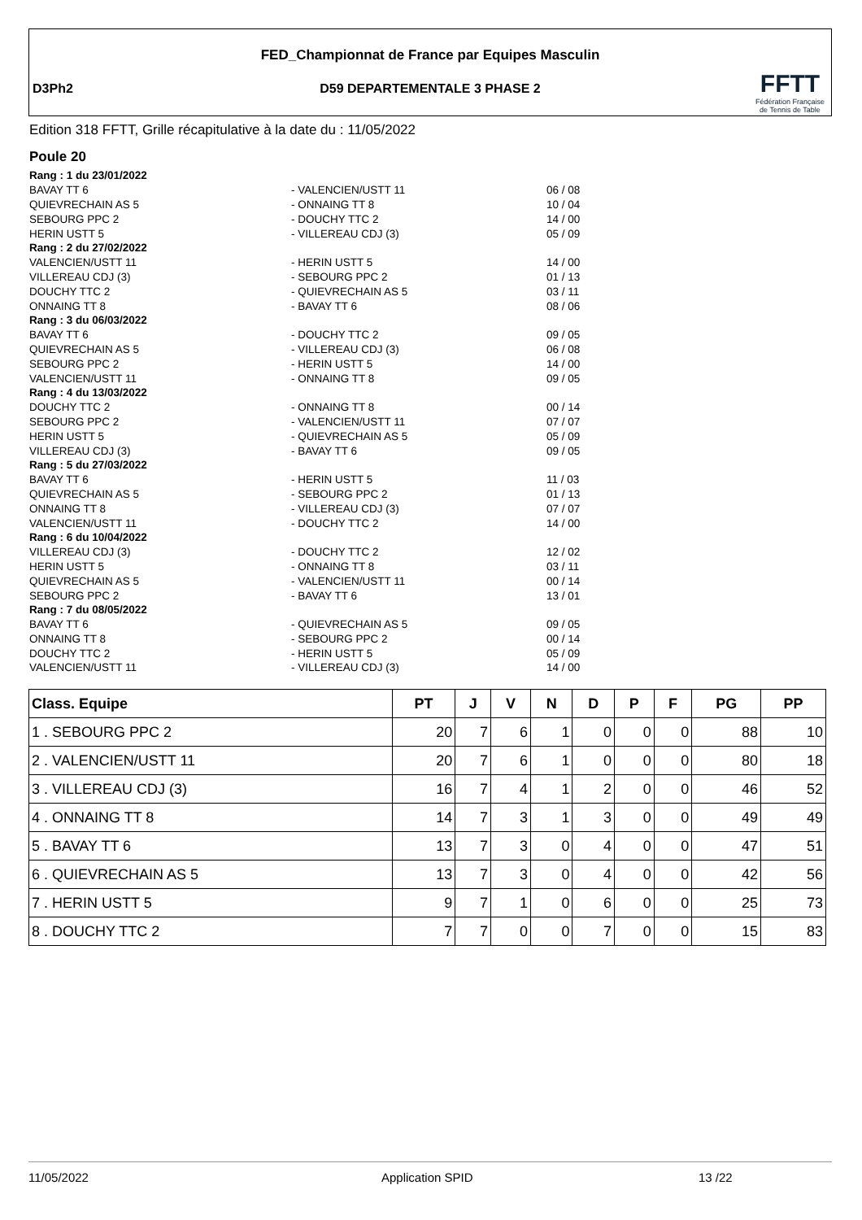FED_Championnat de France par Equipes Masculin
D3Ph2
D59 DEPARTEMENTALE 3 PHASE 2
FFTT
Fédération Française
de Tennis de Table
Edition 318 FFTT, Grille récapitulative à la date du : 11/05/2022
Poule 20
| Rang : 1 du 23/01/2022 | | |
| BAVAY TT 6 | - VALENCIEN/USTT 11 | 06 / 08 |
| QUIEVRECHAIN AS 5 | - ONNAING TT 8 | 10 / 04 |
| SEBOURG PPC 2 | - DOUCHY TTC 2 | 14 / 00 |
| HERIN USTT 5 | - VILLEREAU CDJ (3) | 05 / 09 |
| Rang : 2 du 27/02/2022 | | |
| VALENCIEN/USTT 11 | - HERIN USTT 5 | 14 / 00 |
| VILLEREAU CDJ (3) | - SEBOURG PPC 2 | 01 / 13 |
| DOUCHY TTC 2 | - QUIEVRECHAIN AS 5 | 03 / 11 |
| ONNAING TT 8 | - BAVAY TT 6 | 08 / 06 |
| Rang : 3 du 06/03/2022 | | |
| BAVAY TT 6 | - DOUCHY TTC 2 | 09 / 05 |
| QUIEVRECHAIN AS 5 | - VILLEREAU CDJ (3) | 06 / 08 |
| SEBOURG PPC 2 | - HERIN USTT 5 | 14 / 00 |
| VALENCIEN/USTT 11 | - ONNAING TT 8 | 09 / 05 |
| Rang : 4 du 13/03/2022 | | |
| DOUCHY TTC 2 | - ONNAING TT 8 | 00 / 14 |
| SEBOURG PPC 2 | - VALENCIEN/USTT 11 | 07 / 07 |
| HERIN USTT 5 | - QUIEVRECHAIN AS 5 | 05 / 09 |
| VILLEREAU CDJ (3) | - BAVAY TT 6 | 09 / 05 |
| Rang : 5 du 27/03/2022 | | |
| BAVAY TT 6 | - HERIN USTT 5 | 11 / 03 |
| QUIEVRECHAIN AS 5 | - SEBOURG PPC 2 | 01 / 13 |
| ONNAING TT 8 | - VILLEREAU CDJ (3) | 07 / 07 |
| VALENCIEN/USTT 11 | - DOUCHY TTC 2 | 14 / 00 |
| Rang : 6 du 10/04/2022 | | |
| VILLEREAU CDJ (3) | - DOUCHY TTC 2 | 12 / 02 |
| HERIN USTT 5 | - ONNAING TT 8 | 03 / 11 |
| QUIEVRECHAIN AS 5 | - VALENCIEN/USTT 11 | 00 / 14 |
| SEBOURG PPC 2 | - BAVAY TT 6 | 13 / 01 |
| Rang : 7 du 08/05/2022 | | |
| BAVAY TT 6 | - QUIEVRECHAIN AS 5 | 09 / 05 |
| ONNAING TT 8 | - SEBOURG PPC 2 | 00 / 14 |
| DOUCHY TTC 2 | - HERIN USTT 5 | 05 / 09 |
| VALENCIEN/USTT 11 | - VILLEREAU CDJ (3) | 14 / 00 |
| Class. Equipe | PT | J | V | N | D | P | F | PG | PP |
| --- | --- | --- | --- | --- | --- | --- | --- | --- | --- |
| 1 . SEBOURG PPC 2 | 20 | 7 | 6 | 1 | 0 | 0 | 0 | 88 | 10 |
| 2 . VALENCIEN/USTT 11 | 20 | 7 | 6 | 1 | 0 | 0 | 0 | 80 | 18 |
| 3 . VILLEREAU CDJ (3) | 16 | 7 | 4 | 1 | 2 | 0 | 0 | 46 | 52 |
| 4 . ONNAING TT 8 | 14 | 7 | 3 | 1 | 3 | 0 | 0 | 49 | 49 |
| 5 . BAVAY TT 6 | 13 | 7 | 3 | 0 | 4 | 0 | 0 | 47 | 51 |
| 6 . QUIEVRECHAIN AS 5 | 13 | 7 | 3 | 0 | 4 | 0 | 0 | 42 | 56 |
| 7 . HERIN USTT 5 | 9 | 7 | 1 | 0 | 6 | 0 | 0 | 25 | 73 |
| 8 . DOUCHY TTC 2 | 7 | 7 | 0 | 0 | 7 | 0 | 0 | 15 | 83 |
11/05/2022 Application SPID 13 /22